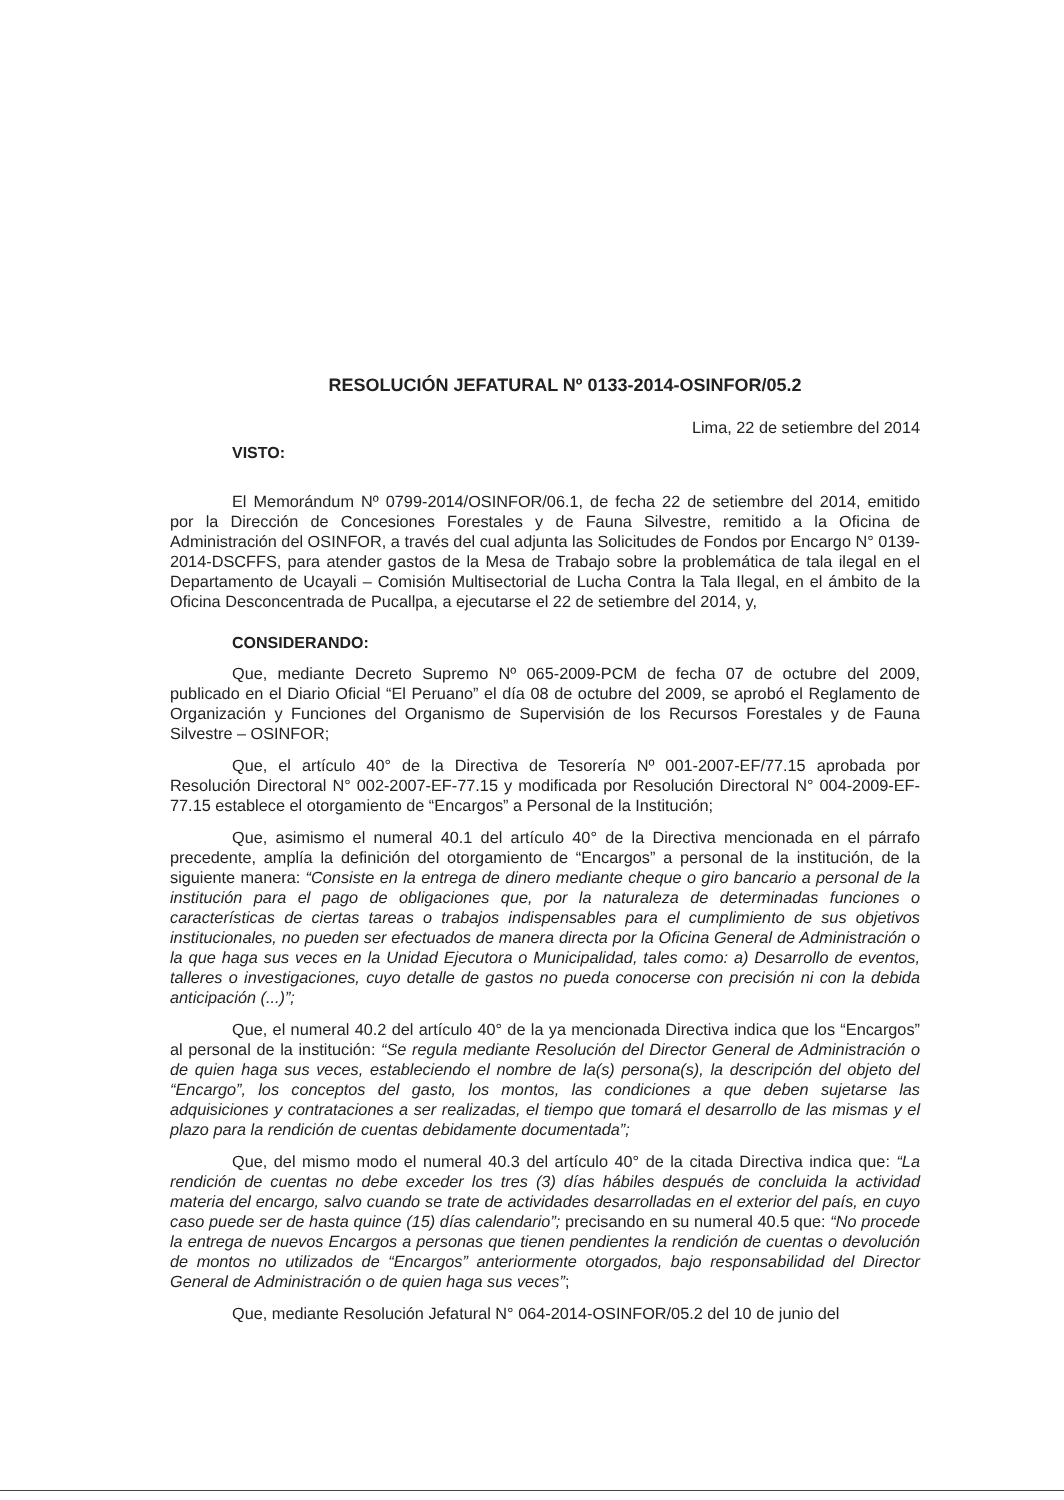RESOLUCIÓN JEFATURAL Nº 0133-2014-OSINFOR/05.2
Lima, 22 de setiembre del 2014
VISTO:
El Memorándum Nº 0799-2014/OSINFOR/06.1, de fecha 22 de setiembre del 2014, emitido por la Dirección de Concesiones Forestales y de Fauna Silvestre, remitido a la Oficina de Administración del OSINFOR, a través del cual adjunta las Solicitudes de Fondos por Encargo N° 0139-2014-DSCFFS, para atender gastos de la Mesa de Trabajo sobre la problemática de tala ilegal en el Departamento de Ucayali – Comisión Multisectorial de Lucha Contra la Tala Ilegal, en el ámbito de la Oficina Desconcentrada de Pucallpa, a ejecutarse el 22 de setiembre del 2014, y,
CONSIDERANDO:
Que, mediante Decreto Supremo Nº 065-2009-PCM de fecha 07 de octubre del 2009, publicado en el Diario Oficial “El Peruano” el día 08 de octubre del 2009, se aprobó el Reglamento de Organización y Funciones del Organismo de Supervisión de los Recursos Forestales y de Fauna Silvestre – OSINFOR;
Que, el artículo 40° de la Directiva de Tesorería Nº 001-2007-EF/77.15 aprobada por Resolución Directoral N° 002-2007-EF-77.15 y modificada por Resolución Directoral N° 004-2009-EF-77.15 establece el otorgamiento de “Encargos” a Personal de la Institución;
Que, asimismo el numeral 40.1 del artículo 40° de la Directiva mencionada en el párrafo precedente, amplía la definición del otorgamiento de “Encargos” a personal de la institución, de la siguiente manera: “Consiste en la entrega de dinero mediante cheque o giro bancario a personal de la institución para el pago de obligaciones que, por la naturaleza de determinadas funciones o características de ciertas tareas o trabajos indispensables para el cumplimiento de sus objetivos institucionales, no pueden ser efectuados de manera directa por la Oficina General de Administración o la que haga sus veces en la Unidad Ejecutora o Municipalidad, tales como: a) Desarrollo de eventos, talleres o investigaciones, cuyo detalle de gastos no pueda conocerse con precisión ni con la debida anticipación (...)”;
Que, el numeral 40.2 del artículo 40° de la ya mencionada Directiva indica que los “Encargos” al personal de la institución: “Se regula mediante Resolución del Director General de Administración o de quien haga sus veces, estableciendo el nombre de la(s) persona(s), la descripción del objeto del “Encargo”, los conceptos del gasto, los montos, las condiciones a que deben sujetarse las adquisiciones y contrataciones a ser realizadas, el tiempo que tomará el desarrollo de las mismas y el plazo para la rendición de cuentas debidamente documentada”;
Que, del mismo modo el numeral 40.3 del artículo 40° de la citada Directiva indica que: “La rendición de cuentas no debe exceder los tres (3) días hábiles después de concluida la actividad materia del encargo, salvo cuando se trate de actividades desarrolladas en el exterior del país, en cuyo caso puede ser de hasta quince (15) días calendario”; precisando en su numeral 40.5 que: “No procede la entrega de nuevos Encargos a personas que tienen pendientes la rendición de cuentas o devolución de montos no utilizados de “Encargos” anteriormente otorgados, bajo responsabilidad del Director General de Administración o de quien haga sus veces”;
Que, mediante Resolución Jefatural N° 064-2014-OSINFOR/05.2 del 10 de junio del